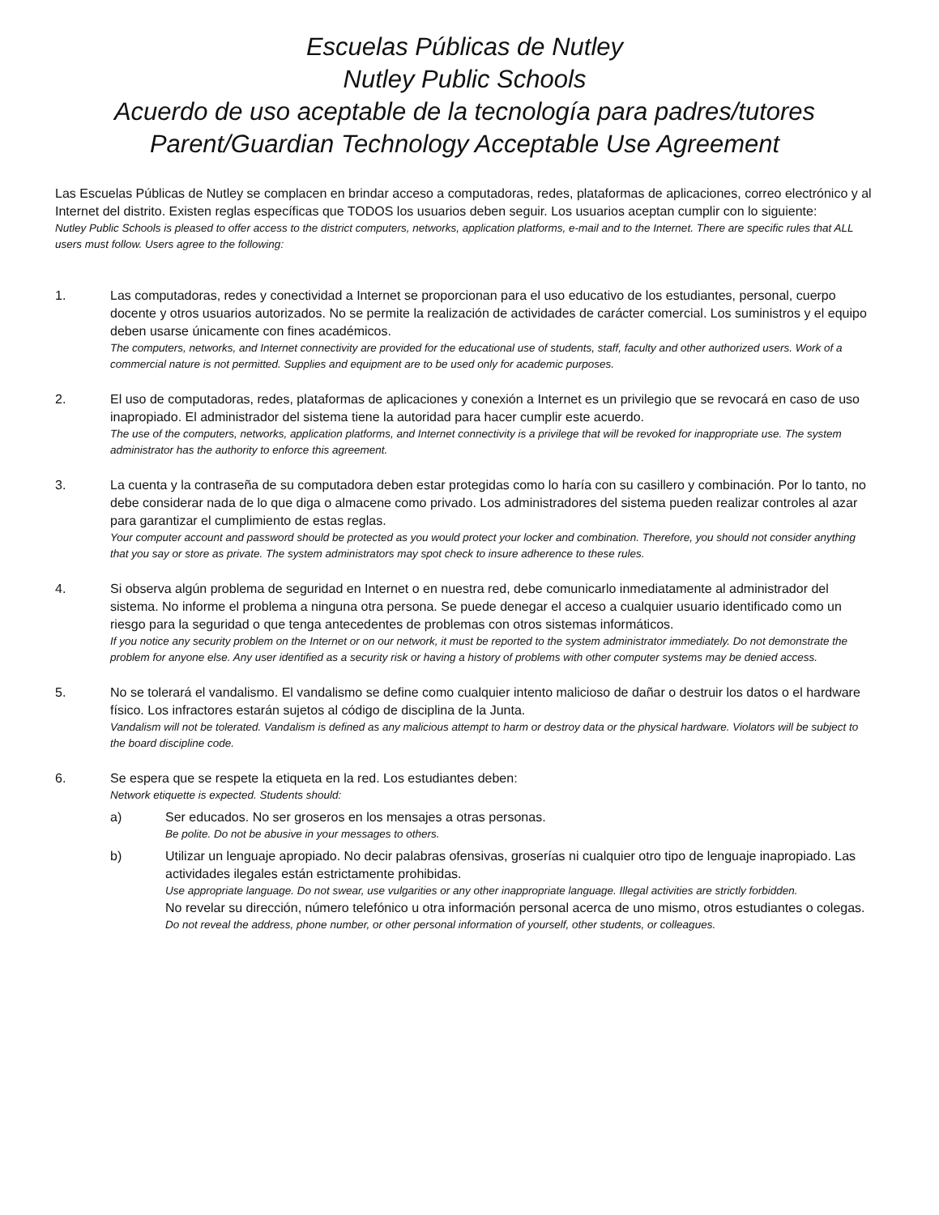Escuelas Públicas de Nutley
Nutley Public Schools
Acuerdo de uso aceptable de la tecnología para padres/tutores
Parent/Guardian Technology Acceptable Use Agreement
Las Escuelas Públicas de Nutley se complacen en brindar acceso a computadoras, redes, plataformas de aplicaciones, correo electrónico y al Internet del distrito. Existen reglas específicas que TODOS los usuarios deben seguir. Los usuarios aceptan cumplir con lo siguiente:
Nutley Public Schools is pleased to offer access to the district computers, networks, application platforms, e-mail and to the Internet. There are specific rules that ALL users must follow. Users agree to the following:
1. Las computadoras, redes y conectividad a Internet se proporcionan para el uso educativo de los estudiantes, personal, cuerpo docente y otros usuarios autorizados. No se permite la realización de actividades de carácter comercial. Los suministros y el equipo deben usarse únicamente con fines académicos.
The computers, networks, and Internet connectivity are provided for the educational use of students, staff, faculty and other authorized users. Work of a commercial nature is not permitted. Supplies and equipment are to be used only for academic purposes.
2. El uso de computadoras, redes, plataformas de aplicaciones y conexión a Internet es un privilegio que se revocará en caso de uso inapropiado. El administrador del sistema tiene la autoridad para hacer cumplir este acuerdo.
The use of the computers, networks, application platforms, and Internet connectivity is a privilege that will be revoked for inappropriate use. The system administrator has the authority to enforce this agreement.
3. La cuenta y la contraseña de su computadora deben estar protegidas como lo haría con su casillero y combinación. Por lo tanto, no debe considerar nada de lo que diga o almacene como privado. Los administradores del sistema pueden realizar controles al azar para garantizar el cumplimiento de estas reglas.
Your computer account and password should be protected as you would protect your locker and combination. Therefore, you should not consider anything that you say or store as private. The system administrators may spot check to insure adherence to these rules.
4. Si observa algún problema de seguridad en Internet o en nuestra red, debe comunicarlo inmediatamente al administrador del sistema. No informe el problema a ninguna otra persona. Se puede denegar el acceso a cualquier usuario identificado como un riesgo para la seguridad o que tenga antecedentes de problemas con otros sistemas informáticos.
If you notice any security problem on the Internet or on our network, it must be reported to the system administrator immediately. Do not demonstrate the problem for anyone else. Any user identified as a security risk or having a history of problems with other computer systems may be denied access.
5. No se tolerará el vandalismo. El vandalismo se define como cualquier intento malicioso de dañar o destruir los datos o el hardware físico. Los infractores estarán sujetos al código de disciplina de la Junta.
Vandalism will not be tolerated. Vandalism is defined as any malicious attempt to harm or destroy data or the physical hardware. Violators will be subject to the board discipline code.
6. Se espera que se respete la etiqueta en la red. Los estudiantes deben:
Network etiquette is expected. Students should:
a) Ser educados. No ser groseros en los mensajes a otras personas.
Be polite. Do not be abusive in your messages to others.
b) Utilizar un lenguaje apropiado. No decir palabras ofensivas, groserías ni cualquier otro tipo de lenguaje inapropiado. Las actividades ilegales están estrictamente prohibidas.
Use appropriate language. Do not swear, use vulgarities or any other inappropriate language. Illegal activities are strictly forbidden.
No revelar su dirección, número telefónico u otra información personal acerca de uno mismo, otros estudiantes o colegas.
Do not reveal the address, phone number, or other personal information of yourself, other students, or colleagues.